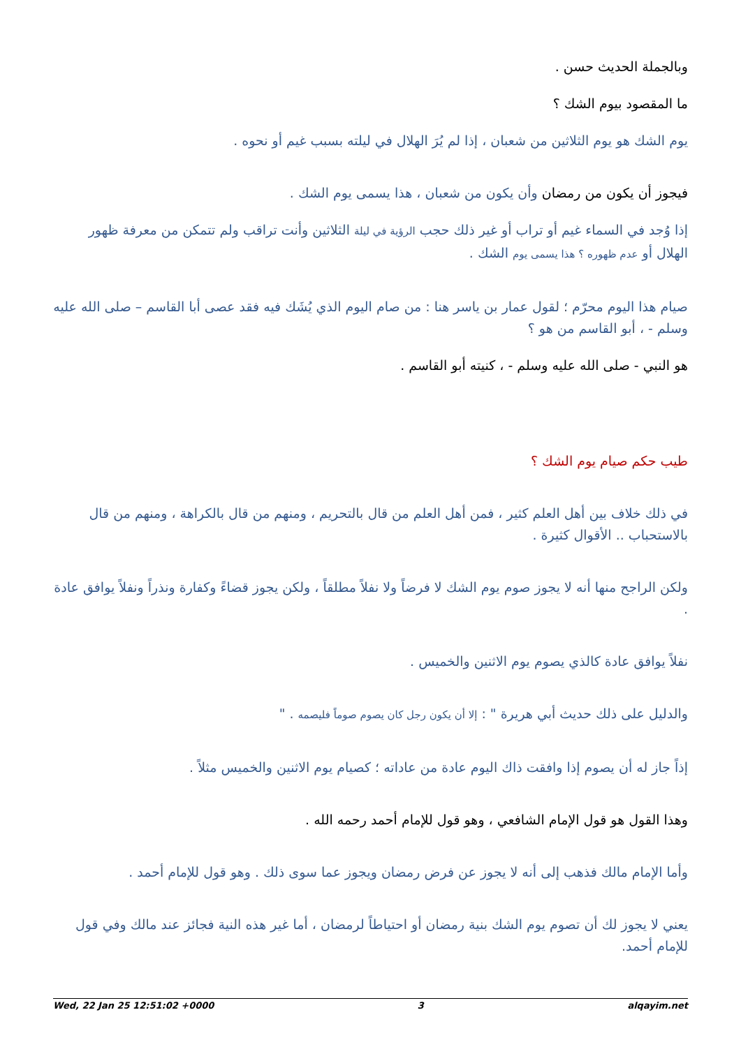وبالجملة الحديث حسن .
ما المقصود بيوم الشك ؟
يوم الشك هو يوم الثلاثين من شعبان ، إذا لم يُرَ الهلال في ليلته بسبب غيم أو نحوه .
فيجوز أن يكون من رمضان وأن يكون من شعبان ، هذا يسمى يوم الشك .
إذا وُجد في السماء غيم أو تراب أو غير ذلك حجب الرؤية في ليلة الثلاثين وأنت تراقب ولم تتمكن من معرفة ظهور الهلال أو عدم ظهوره ؟ هذا يسمى يوم الشك .
صيام هذا اليوم محرّم ؛ لقول عمار بن ياسر هنا : من صام اليوم الذي يُشَك فيه فقد عصى أبا القاسم – صلى الله عليه وسلم - ، أبو القاسم من هو ؟
هو النبي - صلى الله عليه وسلم - ، كنيته أبو القاسم .
طيب حكم صيام يوم الشك ؟
في ذلك خلاف بين أهل العلم كثير ، فمن أهل العلم من قال بالتحريم ، ومنهم من قال بالكراهة ، ومنهم من قال بالاستحباب .. الأقوال كثيرة .
ولكن الراجح منها أنه لا يجوز صوم يوم الشك لا فرضاً ولا نفلاً مطلقاً ، ولكن يجوز قضاءً وكفارة ونذراً ونفلاً يوافق عادة .
نفلاً يوافق عادة كالذي يصوم يوم الاثنين والخميس .
والدليل على ذلك حديث أبي هريرة " : إلا أن يكون رجل كان يصوم صوماً فليصمه . "
إذاً جاز له أن يصوم إذا وافقت ذاك اليوم عادة من عاداته ؛ كصيام يوم الاثنين والخميس مثلاً .
وهذا القول هو قول الإمام الشافعي ، وهو قول للإمام أحمد رحمه الله .
وأما الإمام مالك فذهب إلى أنه لا يجوز عن فرض رمضان ويجوز عما سوى ذلك . وهو قول للإمام أحمد .
يعني لا يجوز لك أن تصوم يوم الشك بنية رمضان أو احتياطاً لرمضان ، أما غير هذه النية فجائز عند مالك وفي قول للإمام أحمد.
Wed, 22 Jan 25 12:51:02 +0000 3 alqayim.net